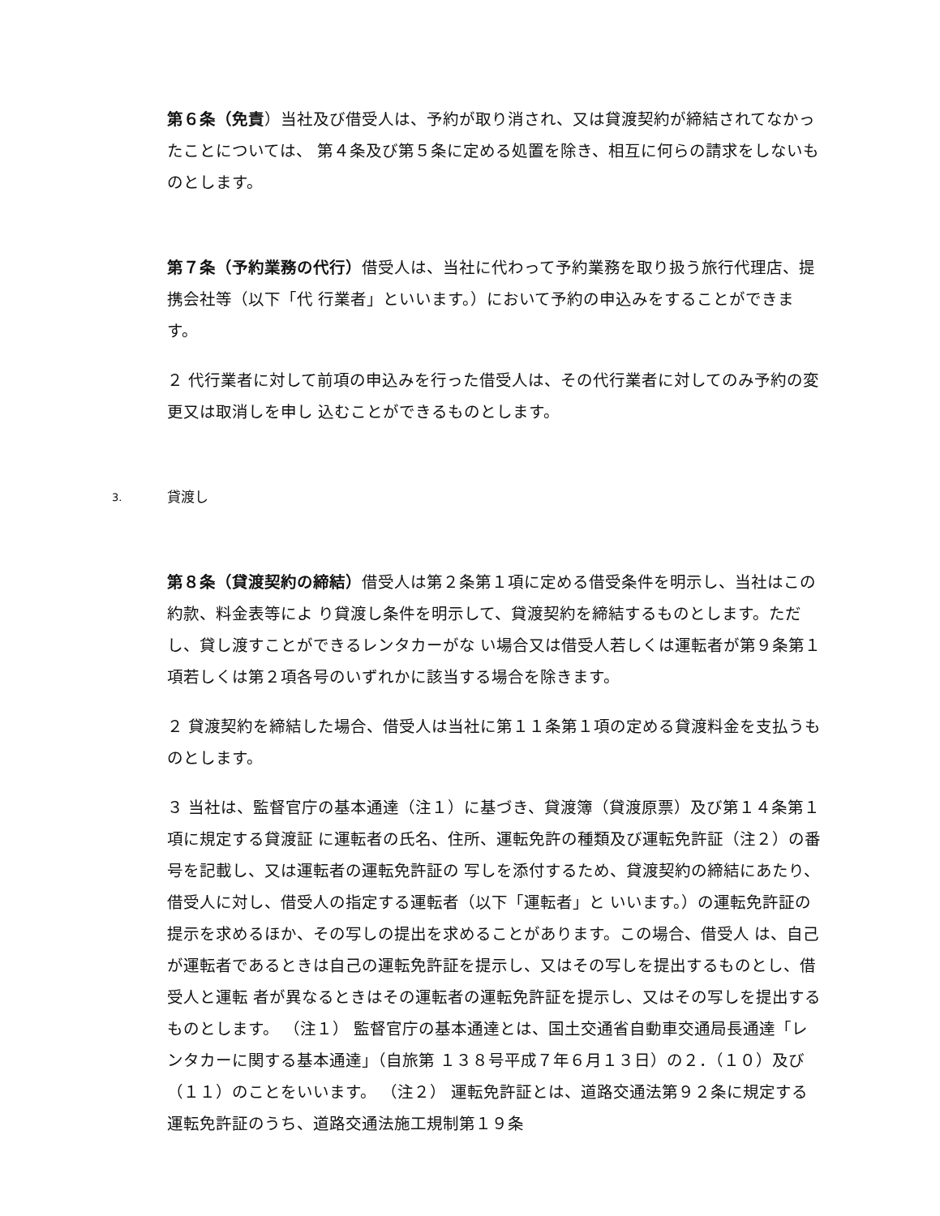第６条（免責）当社及び借受人は、予約が取り消され、又は貸渡契約が締結されてなかったことについては、 第４条及び第５条に定める処置を除き、相互に何らの請求をしないものとします。
第７条（予約業務の代行）借受人は、当社に代わって予約業務を取り扱う旅行代理店、提携会社等（以下「代 行業者」といいます。）において予約の申込みをすることができます。
２ 代行業者に対して前項の申込みを行った借受人は、その代行業者に対してのみ予約の変更又は取消しを申し 込むことができるものとします。
3. 貸渡し
第８条（貸渡契約の締結）借受人は第２条第１項に定める借受条件を明示し、当社はこの約款、料金表等によ り貸渡し条件を明示して、貸渡契約を締結するものとします。ただし、貸し渡すことができるレンタカーがな い場合又は借受人若しくは運転者が第９条第１項若しくは第２項各号のいずれかに該当する場合を除きます。
２ 貸渡契約を締結した場合、借受人は当社に第１１条第１項の定める貸渡料金を支払うものとします。
３ 当社は、監督官庁の基本通達（注１）に基づき、貸渡簿（貸渡原票）及び第１４条第１項に規定する貸渡証 に運転者の氏名、住所、運転免許の種類及び運転免許証（注２）の番号を記載し、又は運転者の運転免許証の 写しを添付するため、貸渡契約の締結にあたり、借受人に対し、借受人の指定する運転者（以下「運転者」と いいます。）の運転免許証の提示を求めるほか、その写しの提出を求めることがあります。この場合、借受人 は、自己が運転者であるときは自己の運転免許証を提示し、又はその写しを提出するものとし、借受人と運転 者が異なるときはその運転者の運転免許証を提示し、又はその写しを提出するものとします。 （注１） 監督官庁の基本通達とは、国土交通省自動車交通局長通達「レンタカーに関する基本通達」（自旅第 １３８号平成７年６月１３日）の２．（１０）及び（１１）のことをいいます。 （注２） 運転免許証とは、道路交通法第９２条に規定する運転免許証のうち、道路交通法施工規制第１９条